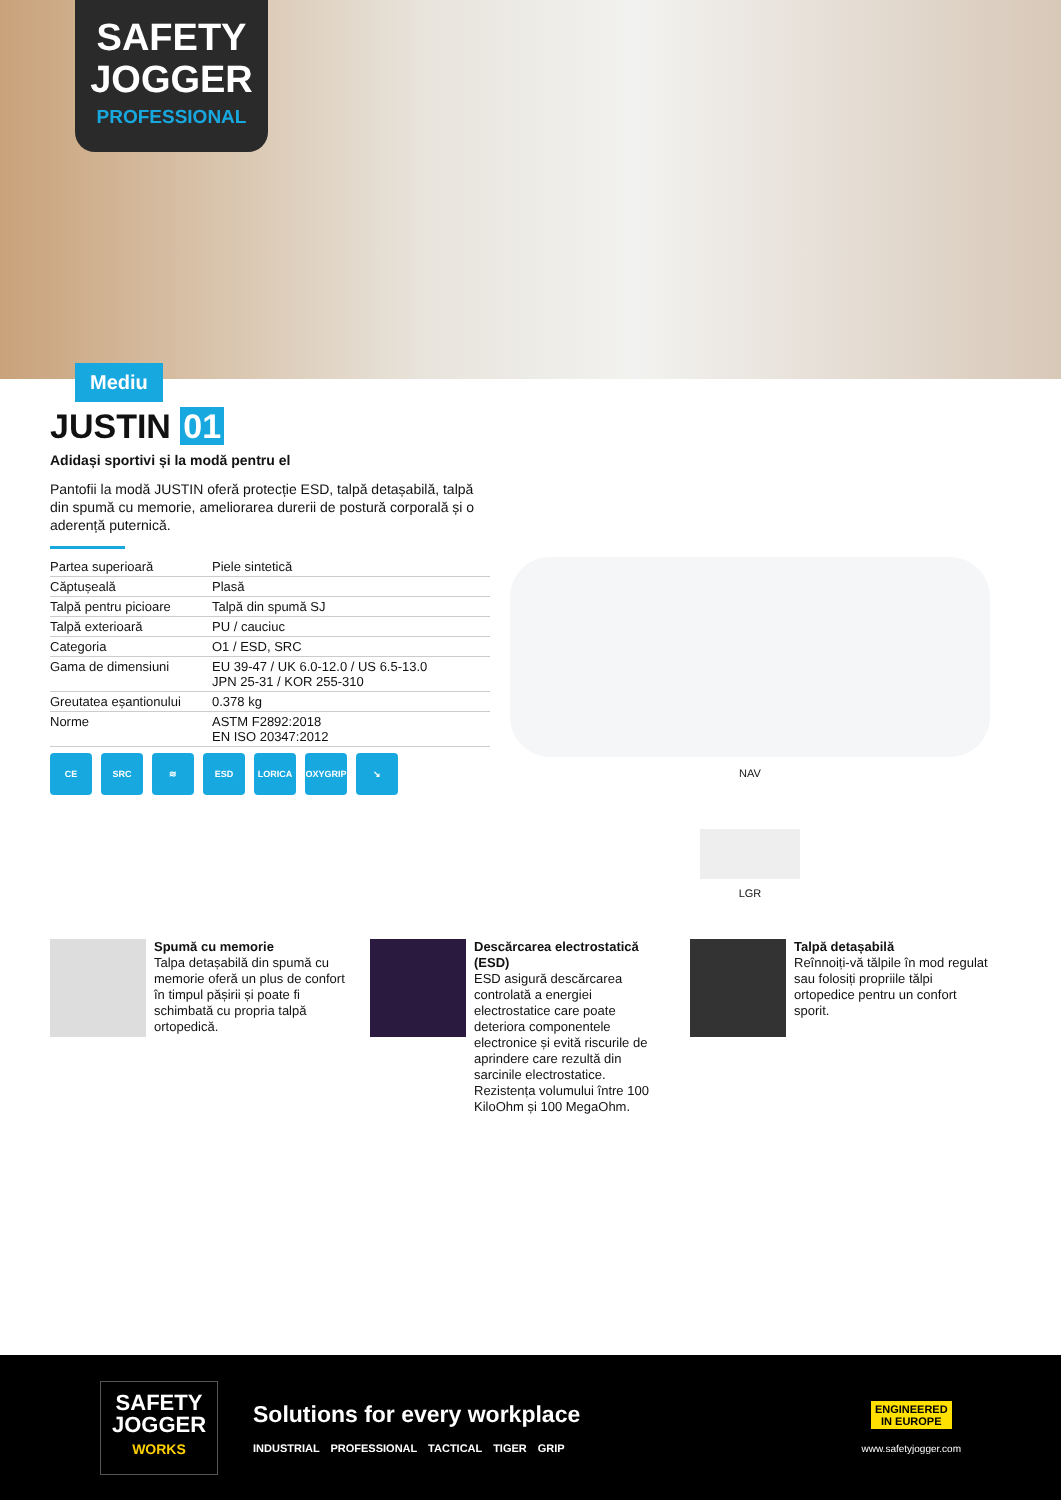SAFETY
JOGGER
PROFESSIONAL
Mediu
JUSTIN 01
Adidași sportivi și la modă pentru el
Pantofii la modă JUSTIN oferă protecție ESD, talpă detașabilă, talpă din spumă cu memorie, ameliorarea durerii de postură corporală și o aderență puternică.
| Partea superioară | Piele sintetică |
| Căptușeală | Plasă |
| Talpă pentru picioare | Talpă din spumă SJ |
| Talpă exterioară | PU / cauciuc |
| Categoria | O1 / ESD, SRC |
| Gama de dimensiuni | EU 39-47 / UK 6.0-12.0 / US 6.5-13.0 JPN 25-31 / KOR 255-310 |
| Greutatea eșantionului | 0.378 kg |
| Norme | ASTM F2892:2018 EN ISO 20347:2012 |
CE SRC ≋ ESD LORICA OXYGRIP ↘
NAV
LGR
Spumă cu memorie
Talpa detașabilă din spumă cu memorie oferă un plus de confort în timpul pășirii și poate fi schimbată cu propria talpă ortopedică.
Descărcarea electrostatică (ESD)
ESD asigură descărcarea controlată a energiei electrostatice care poate deteriora componentele electronice și evită riscurile de aprindere care rezultă din sarcinile electrostatice. Rezistența volumului între 100 KiloOhm și 100 MegaOhm.
Talpă detașabilă
Reînnoiți-vă tălpile în mod regulat sau folosiți propriile tălpi ortopedice pentru un confort sporit.
SAFETY
JOGGER
WORKS
Solutions for every workplace
INDUSTRIAL PROFESSIONAL TACTICAL TIGER GRIP
ENGINEERED
IN EUROPE
www.safetyjogger.com